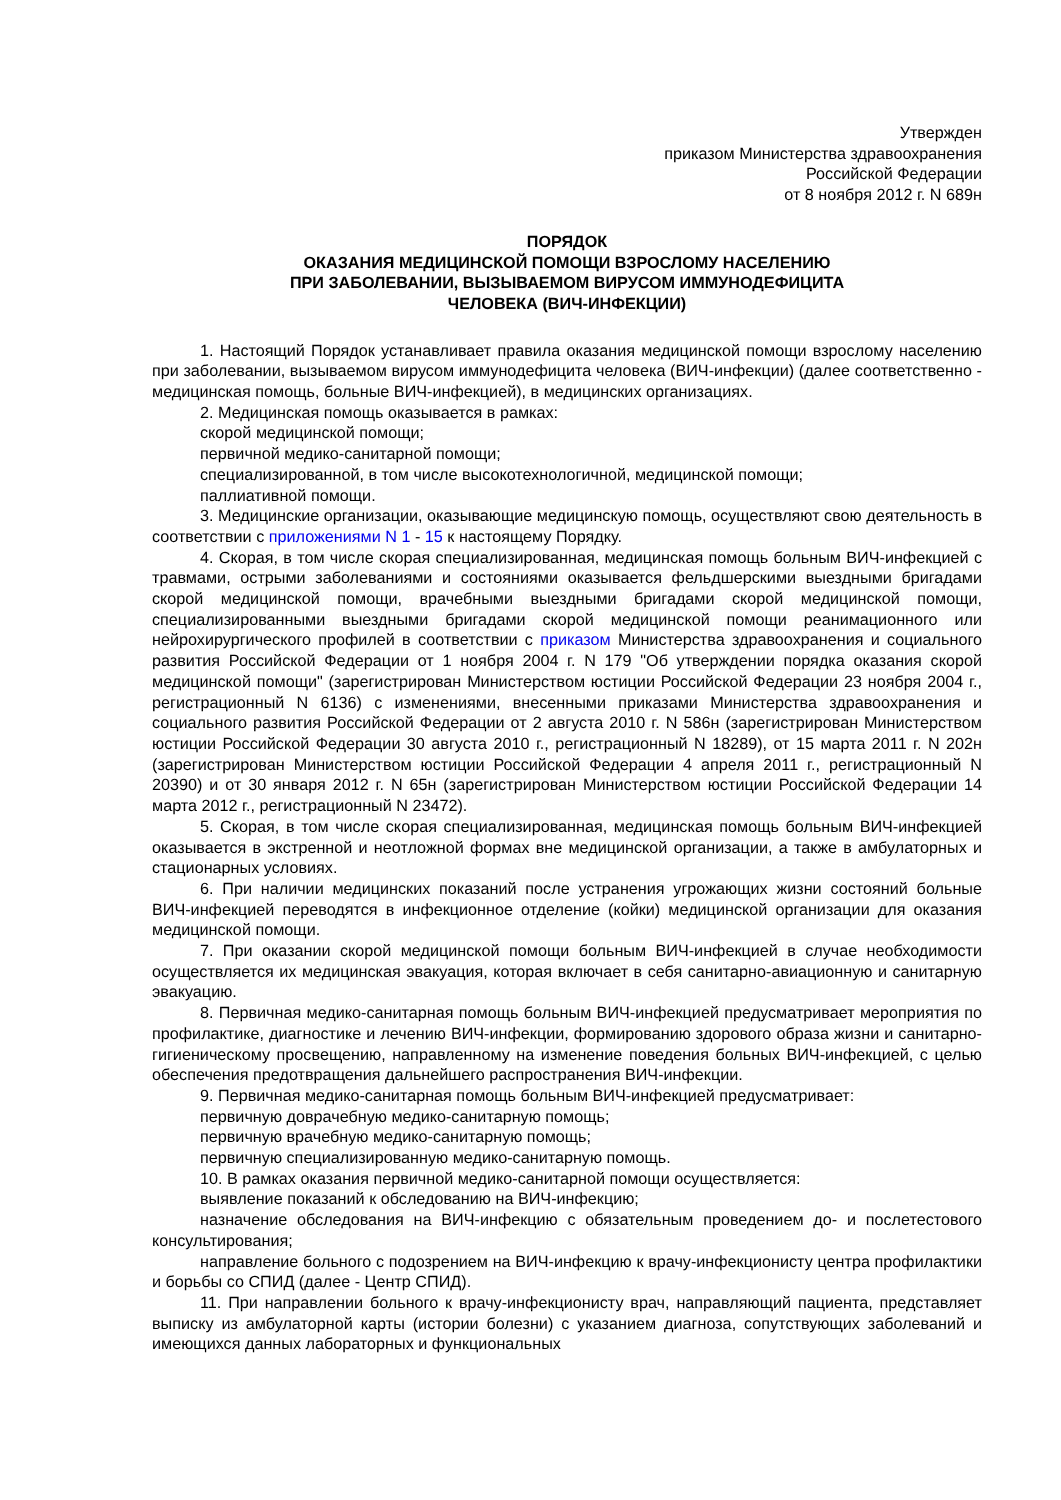Утвержден
приказом Министерства здравоохранения
Российской Федерации
от 8 ноября 2012 г. N 689н
ПОРЯДОК
ОКАЗАНИЯ МЕДИЦИНСКОЙ ПОМОЩИ ВЗРОСЛОМУ НАСЕЛЕНИЮ
ПРИ ЗАБОЛЕВАНИИ, ВЫЗЫВАЕМОМ ВИРУСОМ ИММУНОДЕФИЦИТА
ЧЕЛОВЕКА (ВИЧ-ИНФЕКЦИИ)
1. Настоящий Порядок устанавливает правила оказания медицинской помощи взрослому населению при заболевании, вызываемом вирусом иммунодефицита человека (ВИЧ-инфекции) (далее соответственно - медицинская помощь, больные ВИЧ-инфекцией), в медицинских организациях.
2. Медицинская помощь оказывается в рамках:
скорой медицинской помощи;
первичной медико-санитарной помощи;
специализированной, в том числе высокотехнологичной, медицинской помощи;
паллиативной помощи.
3. Медицинские организации, оказывающие медицинскую помощь, осуществляют свою деятельность в соответствии с приложениями N 1 - 15 к настоящему Порядку.
4. Скорая, в том числе скорая специализированная, медицинская помощь больным ВИЧ-инфекцией с травмами, острыми заболеваниями и состояниями оказывается фельдшерскими выездными бригадами скорой медицинской помощи, врачебными выездными бригадами скорой медицинской помощи, специализированными выездными бригадами скорой медицинской помощи реанимационного или нейрохирургического профилей в соответствии с приказом Министерства здравоохранения и социального развития Российской Федерации от 1 ноября 2004 г. N 179 "Об утверждении порядка оказания скорой медицинской помощи" (зарегистрирован Министерством юстиции Российской Федерации 23 ноября 2004 г., регистрационный N 6136) с изменениями, внесенными приказами Министерства здравоохранения и социального развития Российской Федерации от 2 августа 2010 г. N 586н (зарегистрирован Министерством юстиции Российской Федерации 30 августа 2010 г., регистрационный N 18289), от 15 марта 2011 г. N 202н (зарегистрирован Министерством юстиции Российской Федерации 4 апреля 2011 г., регистрационный N 20390) и от 30 января 2012 г. N 65н (зарегистрирован Министерством юстиции Российской Федерации 14 марта 2012 г., регистрационный N 23472).
5. Скорая, в том числе скорая специализированная, медицинская помощь больным ВИЧ-инфекцией оказывается в экстренной и неотложной формах вне медицинской организации, а также в амбулаторных и стационарных условиях.
6. При наличии медицинских показаний после устранения угрожающих жизни состояний больные ВИЧ-инфекцией переводятся в инфекционное отделение (койки) медицинской организации для оказания медицинской помощи.
7. При оказании скорой медицинской помощи больным ВИЧ-инфекцией в случае необходимости осуществляется их медицинская эвакуация, которая включает в себя санитарно-авиационную и санитарную эвакуацию.
8. Первичная медико-санитарная помощь больным ВИЧ-инфекцией предусматривает мероприятия по профилактике, диагностике и лечению ВИЧ-инфекции, формированию здорового образа жизни и санитарно-гигиеническому просвещению, направленному на изменение поведения больных ВИЧ-инфекцией, с целью обеспечения предотвращения дальнейшего распространения ВИЧ-инфекции.
9. Первичная медико-санитарная помощь больным ВИЧ-инфекцией предусматривает:
первичную доврачебную медико-санитарную помощь;
первичную врачебную медико-санитарную помощь;
первичную специализированную медико-санитарную помощь.
10. В рамках оказания первичной медико-санитарной помощи осуществляется:
выявление показаний к обследованию на ВИЧ-инфекцию;
назначение обследования на ВИЧ-инфекцию с обязательным проведением до- и послетестового консультирования;
направление больного с подозрением на ВИЧ-инфекцию к врачу-инфекционисту центра профилактики и борьбы со СПИД (далее - Центр СПИД).
11. При направлении больного к врачу-инфекционисту врач, направляющий пациента, представляет выписку из амбулаторной карты (истории болезни) с указанием диагноза, сопутствующих заболеваний и имеющихся данных лабораторных и функциональных